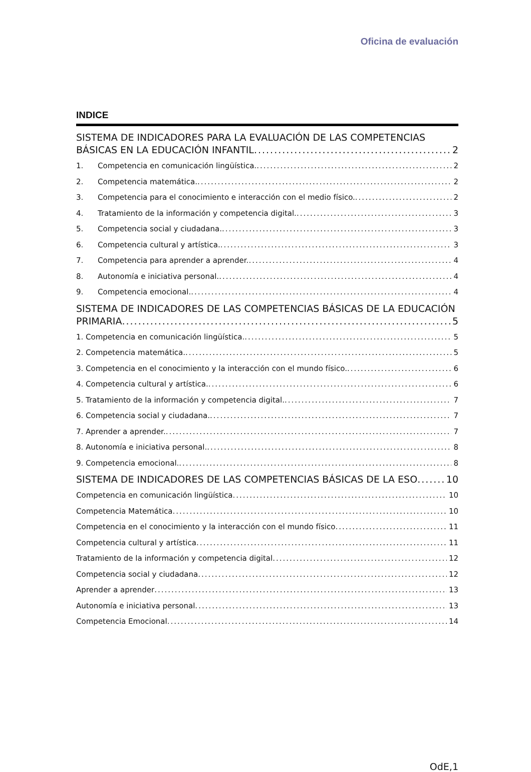Oficina de evaluación
INDICE
SISTEMA DE INDICADORES PARA LA EVALUACIÓN DE LAS COMPETENCIAS
BÁSICAS EN LA EDUCACIÓN INFANTIL 2
1. Competencia en comunicación lingüística. 2
2. Competencia matemática. 2
3. Competencia para el conocimiento e interacción con el medio físico. 2
4. Tratamiento de la información y competencia digital. 3
5. Competencia social y ciudadana. 3
6. Competencia cultural y artística. 3
7. Competencia para aprender a aprender. 4
8. Autonomía e iniciativa personal. 4
9. Competencia emocional. 4
SISTEMA DE INDICADORES DE LAS COMPETENCIAS BÁSICAS DE LA EDUCACIÓN
PRIMARIA 5
1. Competencia en comunicación lingüística. 5
2. Competencia matemática. 5
3. Competencia en el conocimiento y la interacción con el mundo físico. 6
4. Competencia cultural y artística. 6
5. Tratamiento de la información y competencia digital. 7
6. Competencia social y ciudadana. 7
7. Aprender a aprender. 7
8. Autonomía e iniciativa personal. 8
9. Competencia emocional. 8
SISTEMA DE INDICADORES DE LAS COMPETENCIAS BÁSICAS DE LA ESO 10
Competencia en comunicación lingüística 10
Competencia Matemática 10
Competencia en el conocimiento y la interacción con el mundo físico 11
Competencia cultural y artística 11
Tratamiento de la información y competencia digital 12
Competencia social y ciudadana 12
Aprender a aprender 13
Autonomía e iniciativa personal 13
Competencia Emocional 14
OdE,1